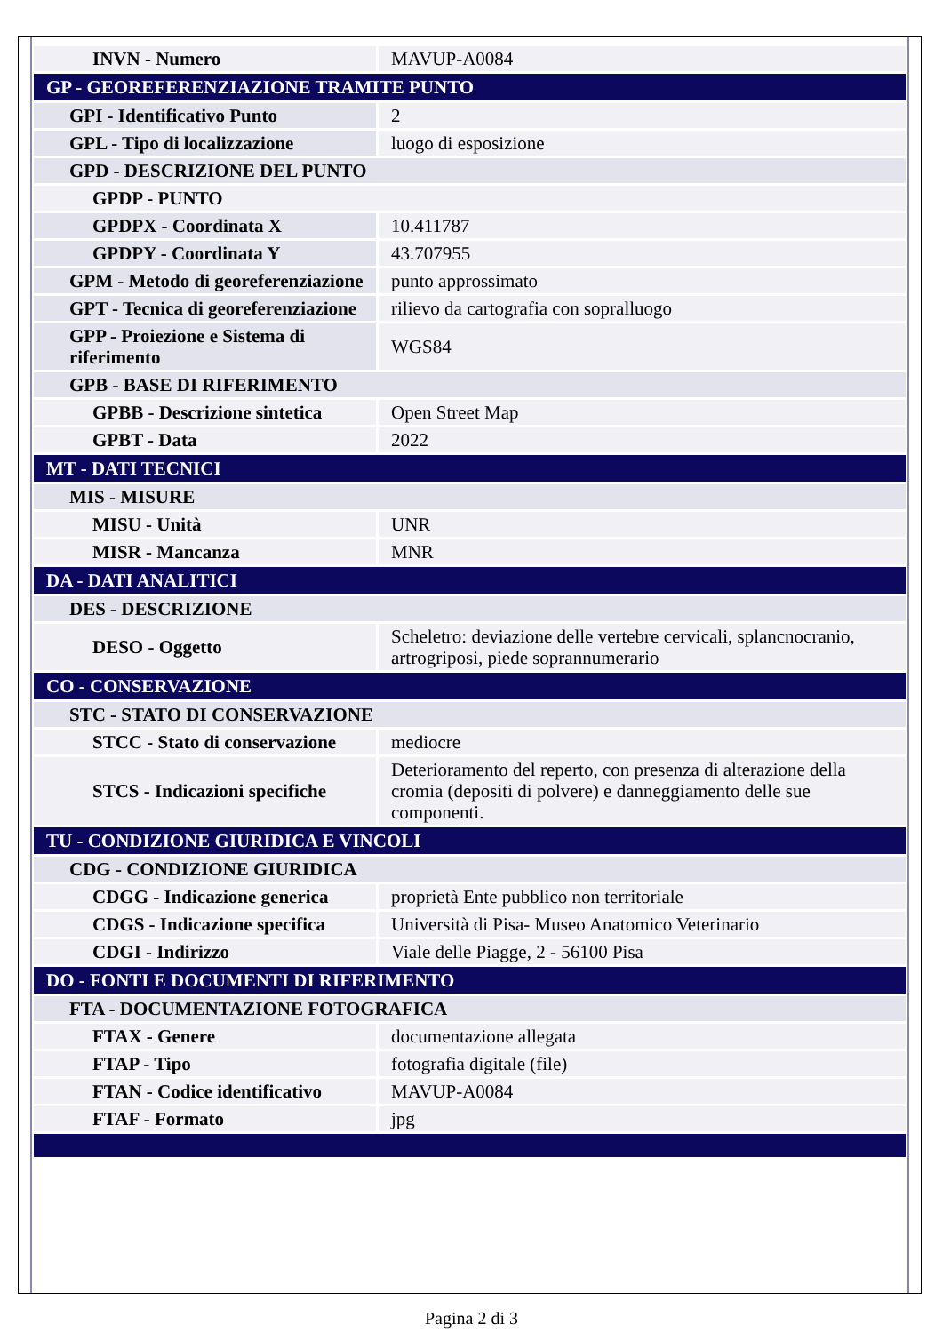| INVN - Numero | MAVUP-A0084 |
| GP - GEOREFERENZIAZIONE TRAMITE PUNTO | |
| GPI - Identificativo Punto | 2 |
| GPL - Tipo di localizzazione | luogo di esposizione |
| GPD - DESCRIZIONE DEL PUNTO | |
| GPDP - PUNTO | |
| GPDPX - Coordinata X | 10.411787 |
| GPDPY - Coordinata Y | 43.707955 |
| GPM - Metodo di georeferenziazione | punto approssimato |
| GPT - Tecnica di georeferenziazione | rilievo da cartografia con sopralluogo |
| GPP - Proiezione e Sistema di riferimento | WGS84 |
| GPB - BASE DI RIFERIMENTO | |
| GPBB - Descrizione sintetica | Open Street Map |
| GPBT - Data | 2022 |
| MT - DATI TECNICI | |
| MIS - MISURE | |
| MISU - Unità | UNR |
| MISR - Mancanza | MNR |
| DA - DATI ANALITICI | |
| DES - DESCRIZIONE | |
| DESO - Oggetto | Scheletro: deviazione delle vertebre cervicali, splancnocranio, artrogriposi, piede soprannumerario |
| CO - CONSERVAZIONE | |
| STC - STATO DI CONSERVAZIONE | |
| STCC - Stato di conservazione | mediocre |
| STCS - Indicazioni specifiche | Deterioramento del reperto, con presenza di alterazione della cromia (depositi di polvere) e danneggiamento delle sue componenti. |
| TU - CONDIZIONE GIURIDICA E VINCOLI | |
| CDG - CONDIZIONE GIURIDICA | |
| CDGG - Indicazione generica | proprietà Ente pubblico non territoriale |
| CDGS - Indicazione specifica | Università di Pisa- Museo Anatomico Veterinario |
| CDGI - Indirizzo | Viale delle Piagge, 2 - 56100 Pisa |
| DO - FONTI E DOCUMENTI DI RIFERIMENTO | |
| FTA - DOCUMENTAZIONE FOTOGRAFICA | |
| FTAX - Genere | documentazione allegata |
| FTAP - Tipo | fotografia digitale (file) |
| FTAN - Codice identificativo | MAVUP-A0084 |
| FTAF - Formato | jpg |
Pagina 2 di 3